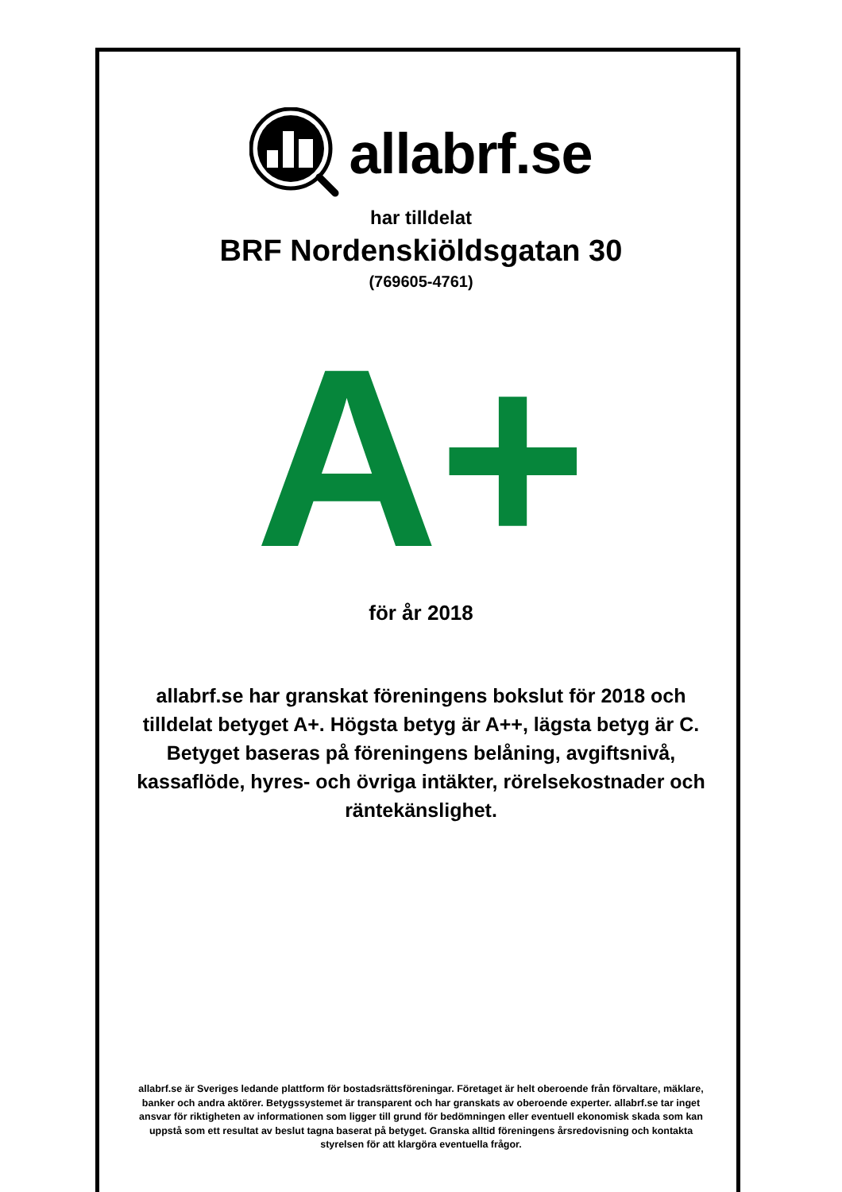allabrf.se
har tilldelat
BRF Nordenskiöldsgatan 30
(769605-4761)
A+
för år 2018
allabrf.se har granskat föreningens bokslut för 2018 och tilldelat betyget A+. Högsta betyg är A++, lägsta betyg är C. Betyget baseras på föreningens belåning, avgiftsnivå, kassaflöde, hyres- och övriga intäkter, rörelsekostnader och räntekänslighet.
allabrf.se är Sveriges ledande plattform för bostadsrättsföreningar. Företaget är helt oberoende från förvaltare, mäklare, banker och andra aktörer. Betygssystemet är transparent och har granskats av oberoende experter. allabrf.se tar inget ansvar för riktigheten av informationen som ligger till grund för bedömningen eller eventuell ekonomisk skada som kan uppstå som ett resultat av beslut tagna baserat på betyget. Granska alltid föreningens årsredovisning och kontakta styrelsen för att klargöra eventuella frågor.